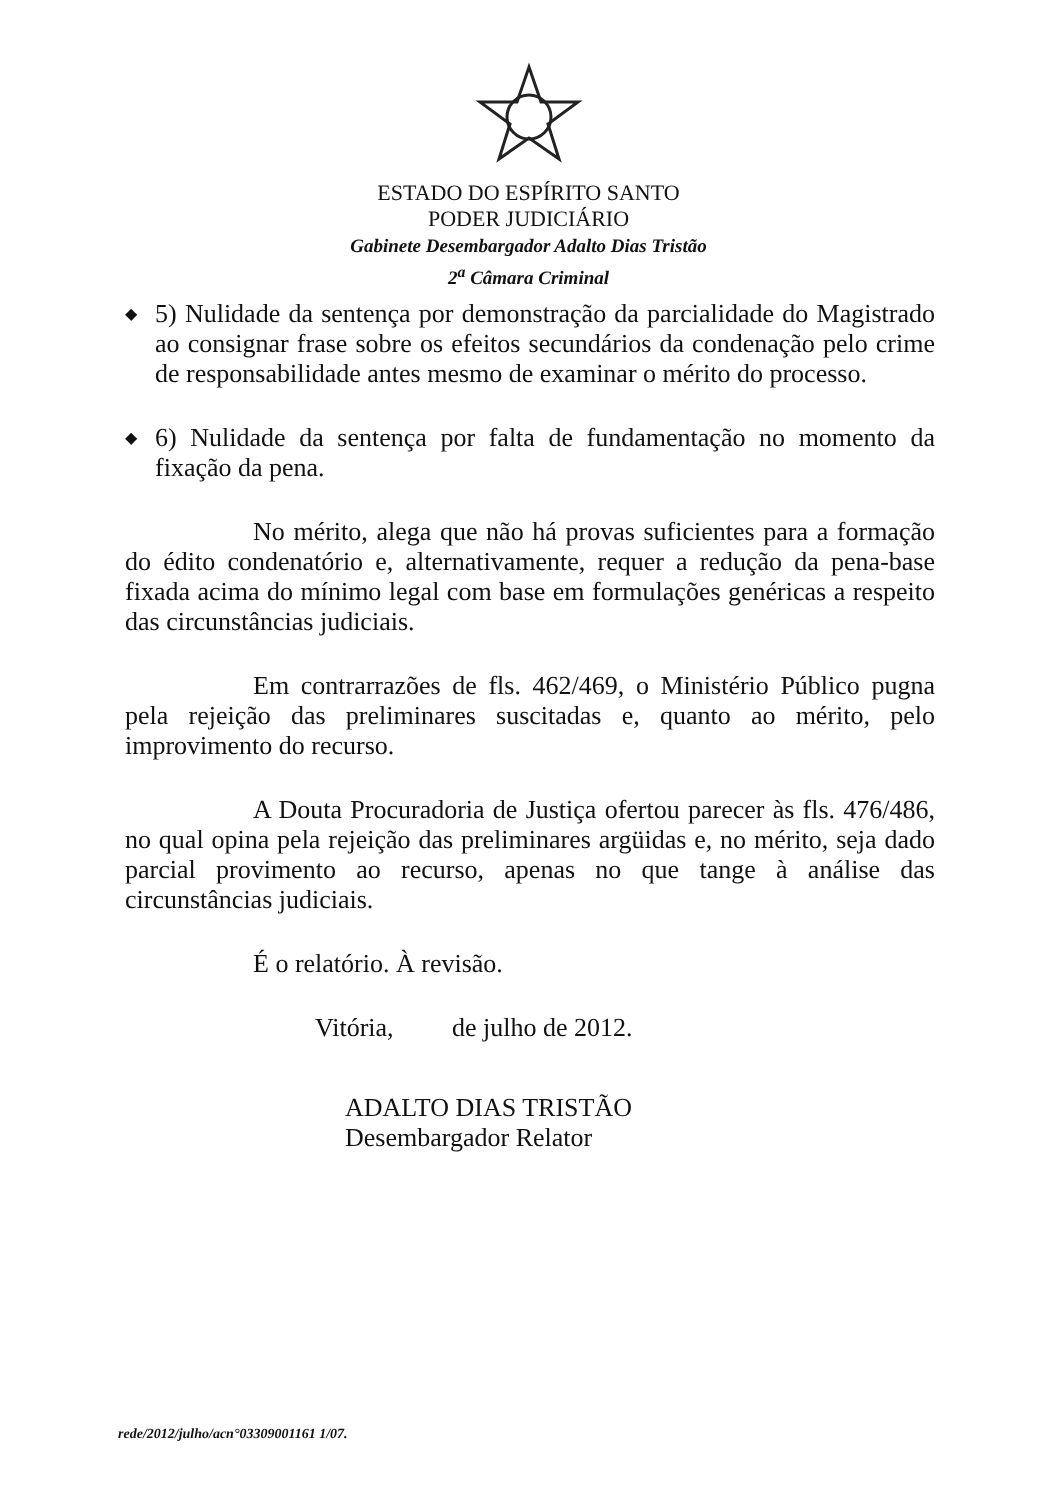ESTADO DO ESPÍRITO SANTO
PODER JUDICIÁRIO
Gabinete Desembargador Adalto Dias Tristão
2<sup>a</sup> Câmara Criminal
◆
5) Nulidade da sentença por demonstração da parcialidade do Magistrado ao consignar frase sobre os efeitos secundários da condenação pelo crime de responsabilidade antes mesmo de examinar o mérito do processo.
◆
6) Nulidade da sentença por falta de fundamentação no momento da fixação da pena.
No mérito, alega que não há provas suficientes para a formação do édito condenatório e, alternativamente, requer a redução da pena-base fixada acima do mínimo legal com base em formulações genéricas a respeito das circunstâncias judiciais.
Em contrarrazões de fls. 462/469, o Ministério Público pugna pela rejeição das preliminares suscitadas e, quanto ao mérito, pelo improvimento do recurso.
A Douta Procuradoria de Justiça ofertou parecer às fls. 476/486, no qual opina pela rejeição das preliminares argüidas e, no mérito, seja dado parcial provimento ao recurso, apenas no que tange à análise das circunstâncias judiciais.
É o relatório. À revisão.
Vitória, de julho de 2012.
ADALTO DIAS TRISTÃO
Desembargador Relator
rede/2012/julho/acn°03309001161 1/07.